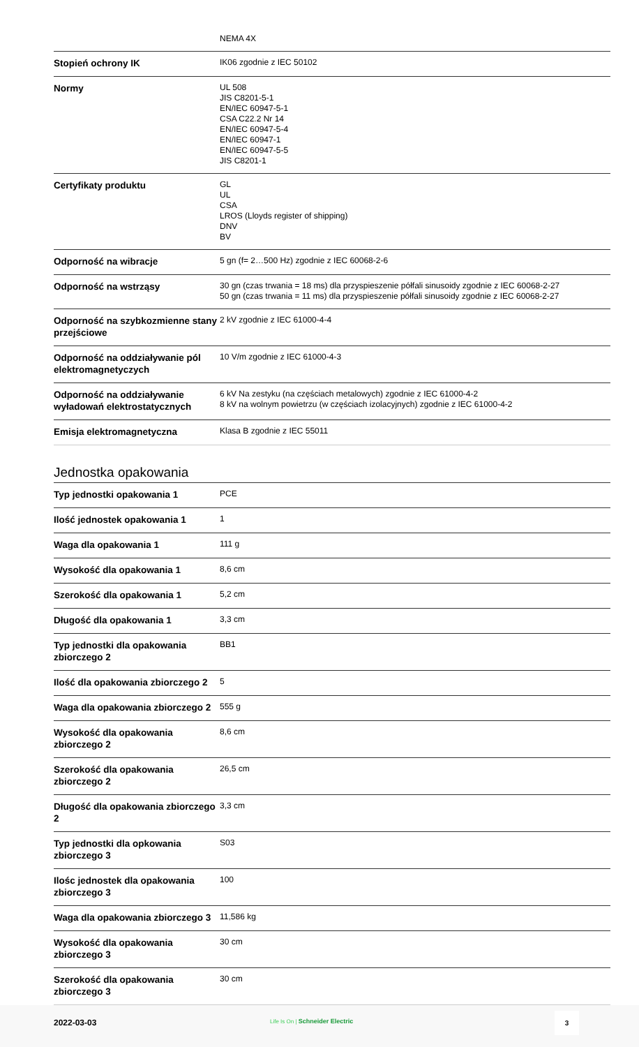| | NEMA 4X |
| Stopień ochrony IK | IK06 zgodnie z IEC 50102 |
| Normy | UL 508 JIS C8201-5-1 EN/IEC 60947-5-1 CSA C22.2 Nr 14 EN/IEC 60947-5-4 EN/IEC 60947-1 EN/IEC 60947-5-5 JIS C8201-1 |
| Certyfikaty produktu | GL UL CSA LROS (Lloyds register of shipping) DNV BV |
| Odporność na wibracje | 5 gn (f= 2…500 Hz) zgodnie z IEC 60068-2-6 |
| Odporność na wstrząsy | 30 gn (czas trwania = 18 ms) dla przyspieszenie półfali sinusoidy zgodnie z IEC 60068-2-27 50 gn (czas trwania = 11 ms) dla przyspieszenie półfali sinusoidy zgodnie z IEC 60068-2-27 |
| Odporność na szybkozmienne stany przejściowe | 2 kV zgodnie z IEC 61000-4-4 |
| Odporność na oddziaływanie pól elektromagnetyczych | 10 V/m zgodnie z IEC 61000-4-3 |
| Odporność na oddziaływanie wyładowań elektrostatycznych | 6 kV Na zestyku (na częściach metalowych) zgodnie z IEC 61000-4-2 8 kV na wolnym powietrzu (w częściach izolacyjnych) zgodnie z IEC 61000-4-2 |
| Emisja elektromagnetyczna | Klasa B zgodnie z IEC 55011 |
Jednostka opakowania
| Typ jednostki opakowania 1 | PCE |
| Ilość jednostek opakowania 1 | 1 |
| Waga dla opakowania 1 | 111 g |
| Wysokość dla opakowania 1 | 8,6 cm |
| Szerokość dla opakowania 1 | 5,2 cm |
| Długość dla opakowania 1 | 3,3 cm |
| Typ jednostki dla opakowania zbiorczego 2 | BB1 |
| Ilość dla opakowania zbiorczego 2 | 5 |
| Waga dla opakowania zbiorczego 2 | 555 g |
| Wysokość dla opakowania zbiorczego 2 | 8,6 cm |
| Szerokość dla opakowania zbiorczego 2 | 26,5 cm |
| Długość dla opakowania zbiorczego 2 | 3,3 cm |
| Typ jednostki dla opkowania zbiorczego 3 | S03 |
| Ilośc jednostek dla opakowania zbiorczego 3 | 100 |
| Waga dla opakowania zbiorczego 3 | 11,586 kg |
| Wysokość dla opakowania zbiorczego 3 | 30 cm |
| Szerokość dla opakowania zbiorczego 3 | 30 cm |
2022-03-03 Life Is On | Schneider Electric
3